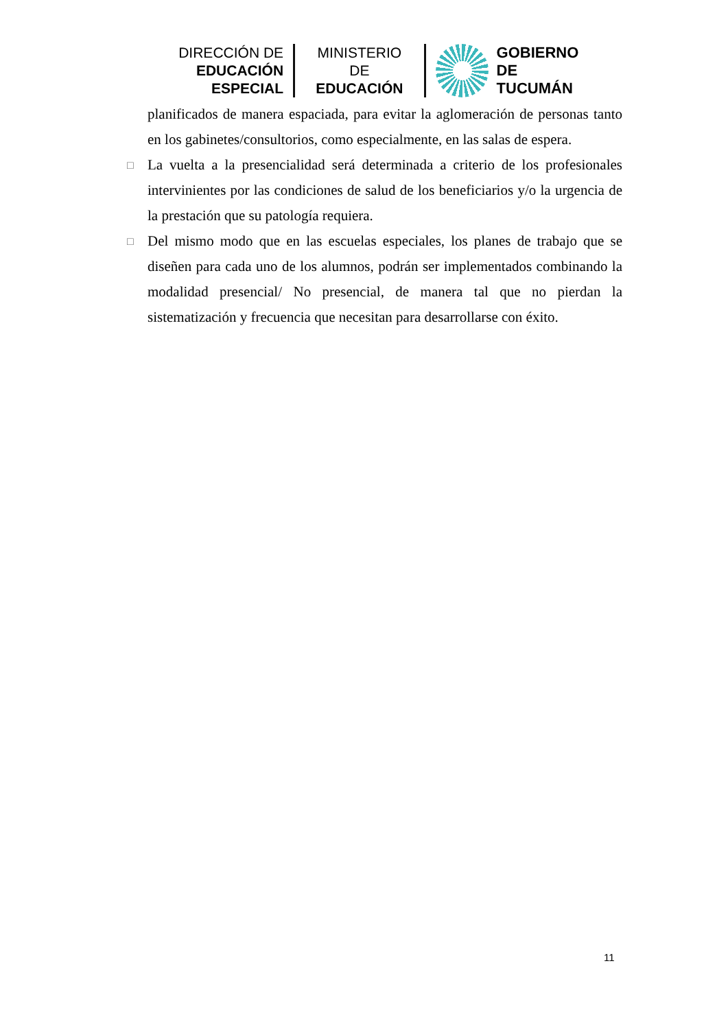DIRECCIÓN DE
EDUCACIÓN ESPECIAL
MINISTERIO DE
EDUCACIÓN
GOBIERNO DE
TUCUMÁN
planificados de manera espaciada, para evitar la aglomeración de personas tanto en los gabinetes/consultorios, como especialmente, en las salas de espera.
□
La vuelta a la presencialidad será determinada a criterio de los profesionales intervinientes por las condiciones de salud de los beneficiarios y/o la urgencia de la prestación que su patología requiera.
□
Del mismo modo que en las escuelas especiales, los planes de trabajo que se diseñen para cada uno de los alumnos, podrán ser implementados combinando la modalidad presencial/ No presencial, de manera tal que no pierdan la sistematización y frecuencia que necesitan para desarrollarse con éxito.
11